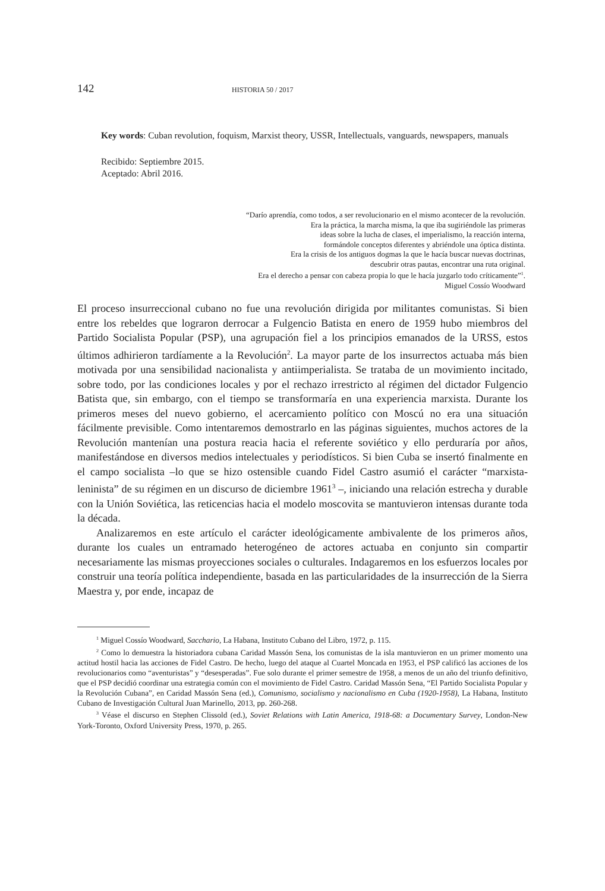142 HISTORIA 50 / 2017
Key words: Cuban revolution, foquism, Marxist theory, USSR, Intellectuals, vanguards, newspapers, manuals
Recibido: Septiembre 2015.
Aceptado: Abril 2016.
“Darío aprendía, como todos, a ser revolucionario en el mismo acontecer de la revolución.
Era la práctica, la marcha misma, la que iba sugiriéndole las primeras
ideas sobre la lucha de clases, el imperialismo, la reacción interna,
formándole conceptos diferentes y abriéndole una óptica distinta.
Era la crisis de los antiguos dogmas la que le hacía buscar nuevas doctrinas,
descubrir otras pautas, encontrar una ruta original.
Era el derecho a pensar con cabeza propia lo que le hacía juzgarlo todo críticamente”<sup>1</sup>.
Miguel Cossío Woodward
El proceso insurreccional cubano no fue una revolución dirigida por militantes comunistas. Si bien entre los rebeldes que lograron derrocar a Fulgencio Batista en enero de 1959 hubo miembros del Partido Socialista Popular (PSP), una agrupación fiel a los principios emanados de la URSS, estos últimos adhirieron tardíamente a la Revolución<sup>2</sup>. La mayor parte de los insurrectos actuaba más bien motivada por una sensibilidad nacionalista y antiimperialista. Se trataba de un movimiento incitado, sobre todo, por las condiciones locales y por el rechazo irrestricto al régimen del dictador Fulgencio Batista que, sin embargo, con el tiempo se transformaría en una experiencia marxista. Durante los primeros meses del nuevo gobierno, el acercamiento político con Moscú no era una situación fácilmente previsible. Como intentaremos demostrarlo en las páginas siguientes, muchos actores de la Revolución mantenían una postura reacia hacia el referente soviético y ello perduraría por años, manifestándose en diversos medios intelectuales y periodísticos. Si bien Cuba se insertó finalmente en el campo socialista –lo que se hizo ostensible cuando Fidel Castro asumió el carácter “marxista-leninista” de su régimen en un discurso de diciembre 1961<sup>3</sup> –, iniciando una relación estrecha y durable con la Unión Soviética, las reticencias hacia el modelo moscovita se mantuvieron intensas durante toda la década.
Analizaremos en este artículo el carácter ideológicamente ambivalente de los primeros años, durante los cuales un entramado heterogéneo de actores actuaba en conjunto sin compartir necesariamente las mismas proyecciones sociales o culturales. Indagaremos en los esfuerzos locales por construir una teoría política independiente, basada en las particularidades de la insurrección de la Sierra Maestra y, por ende, incapaz de
<sup>1</sup> Miguel Cossío Woodward, Sacchario, La Habana, Instituto Cubano del Libro, 1972, p. 115.
<sup>2</sup> Como lo demuestra la historiadora cubana Caridad Massón Sena, los comunistas de la isla mantuvieron en un primer momento una actitud hostil hacia las acciones de Fidel Castro. De hecho, luego del ataque al Cuartel Moncada en 1953, el PSP calificó las acciones de los revolucionarios como “aventuristas” y “desesperadas”. Fue solo durante el primer semestre de 1958, a menos de un año del triunfo definitivo, que el PSP decidió coordinar una estrategia común con el movimiento de Fidel Castro. Caridad Massón Sena, “El Partido Socialista Popular y la Revolución Cubana”, en Caridad Massón Sena (ed.), Comunismo, socialismo y nacionalismo en Cuba (1920-1958), La Habana, Instituto Cubano de Investigación Cultural Juan Marinello, 2013, pp. 260-268.
<sup>3</sup> Véase el discurso en Stephen Clissold (ed.), Soviet Relations with Latin America, 1918-68: a Documentary Survey, London-New York-Toronto, Oxford University Press, 1970, p. 265.